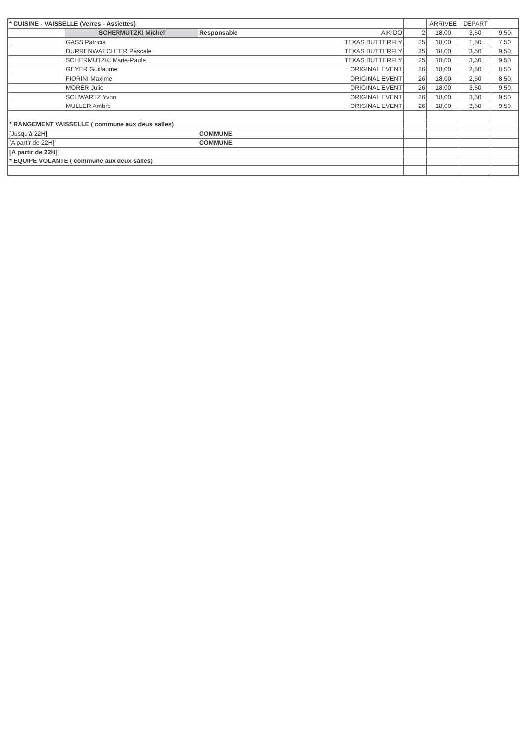| * CUISINE - VAISSELLE (Verres - Assiettes) | | | | | ARRIVEE | DEPART | |
| | SCHERMUTZKI Michel | Responsable | AIKIDO | 2 | 18,00 | 3,50 | 9,50 |
| | GASS Patricia | | TEXAS BUTTERFLY | 25 | 18,00 | 1,50 | 7,50 |
| | DURRENWAECHTER Pascale | | TEXAS BUTTERFLY | 25 | 18,00 | 3,50 | 9,50 |
| | SCHERMUTZKI Marie-Paule | | TEXAS BUTTERFLY | 25 | 18,00 | 3,50 | 9,50 |
| | GEYER Guillaume | | ORIGINAL EVENT | 26 | 18,00 | 2,50 | 8,50 |
| | FIORINI Maxime | | ORIGINAL EVENT | 26 | 18,00 | 2,50 | 8,50 |
| | MORER Julie | | ORIGINAL EVENT | 26 | 18,00 | 3,50 | 9,50 |
| | SCHWARTZ Yvon | | ORIGINAL EVENT | 26 | 18,00 | 3,50 | 9,50 |
| | MULLER Ambre | | ORIGINAL EVENT | 26 | 18,00 | 3,50 | 9,50 |
| * RANGEMENT VAISSELLE ( commune aux deux salles) | | | | | | | |
| [Jusqu'à 22H] | | COMMUNE | | | | | |
| [A partir de 22H] | | COMMUNE | | | | | |
| [A partir de 22H] | | | | | | | |
| * EQUIPE VOLANTE ( commune aux deux salles) | | | | | | | |